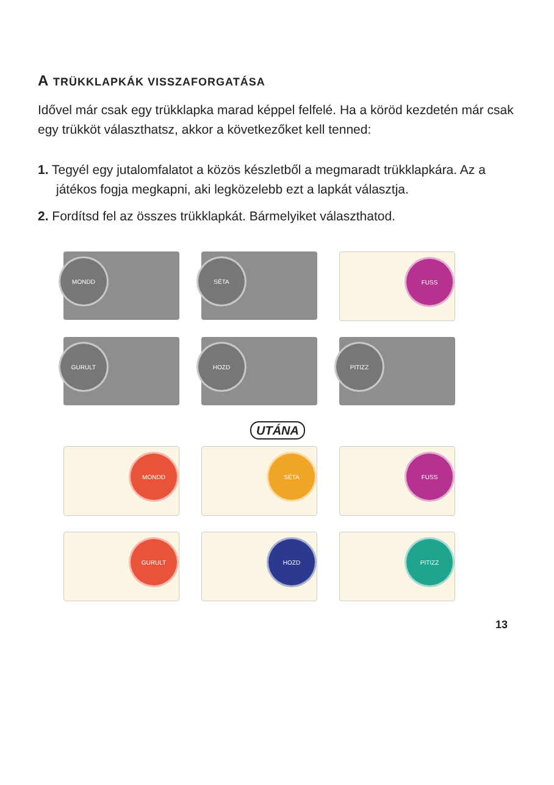A TRÜKKLAPKÁK VISSZAFORGATÁSA
Idővel már csak egy trükklapka marad képpel felfelé. Ha a köröd kezdetén már csak egy trükköt választhatsz, akkor a következőket kell tenned:
1. Tegyél egy jutalomfalatot a közös készletből a megmaradt trükklapkára. Az a játékos fogja megkapni, aki legközelebb ezt a lapkát választja.
2. Fordítsd fel az összes trükklapkát. Bármelyiket választhatod.
MONDD
SÉTA
FUSS
GURULT
HOZD
PITIZZ
UTÁNA
MONDD
SÉTA
FUSS
GURULT
HOZD
PITIZZ
13